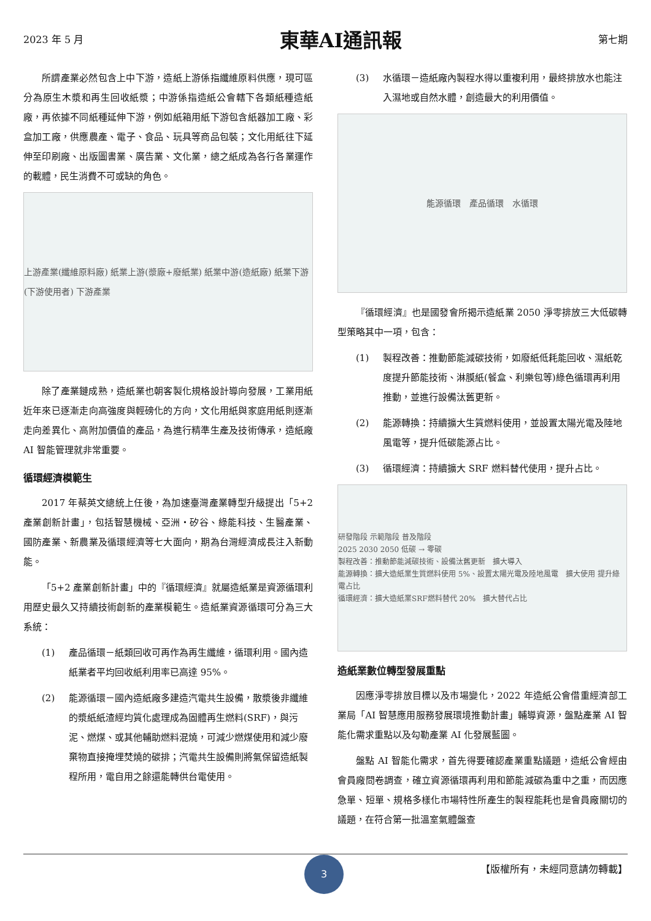2023 年 5 月 東華AI通訊報 第七期
所謂產業必然包含上中下游，造紙上游係指纖維原料供應，現可區分為原生木漿和再生回收紙漿；中游係指造紙公會轄下各類紙種造紙廠，再依據不同紙種延伸下游，例如紙箱用紙下游包含紙器加工廠、彩盒加工廠，供應農產、電子、食品、玩具等商品包裝；文化用紙往下延伸至印刷廠、出版圖書業、廣告業、文化業，總之紙成為各行各業運作的載體，民生消費不可或缺的角色。
上游產業(纖維原料廠) 紙業上游(漿廠+廢紙業) 紙業中游(造紙廠) 紙業下游(下游使用者) 下游產業
除了產業鏈成熟，造紙業也朝客製化規格設計導向發展，工業用紙近年來已逐漸走向高強度與輕磅化的方向，文化用紙與家庭用紙則逐漸走向差異化、高附加價值的產品，為進行精準生產及技術傳承，造紙廠 AI 智能管理就非常重要。
循環經濟模範生
2017 年蔡英文總統上任後，為加速臺灣產業轉型升級提出「5+2 產業創新計畫」，包括智慧機械、亞洲‧矽谷、綠能科技、生醫產業、國防產業、新農業及循環經濟等七大面向，期為台灣經濟成長注入新動能。
「5+2 產業創新計畫」中的『循環經濟』就屬造紙業是資源循環利用歷史最久又持續技術創新的產業模範生。造紙業資源循環可分為三大系統：
(1) 產品循環－紙類回收可再作為再生纖維，循環利用。國內造紙業者平均回收紙利用率已高達 95%。
(2) 能源循環－國內造紙廠多建造汽電共生設備，散漿後非纖維的漿紙紙渣經均質化處理成為固體再生燃料(SRF)，與污泥、燃煤、或其他輔助燃料混燒，可減少燃煤使用和減少廢棄物直接掩埋焚燒的碳排；汽電共生設備則將氣保留造紙製程所用，電自用之餘還能轉供台電使用。
(3) 水循環－造紙廠內製程水得以重複利用，最終排放水也能注入濕地或自然水體，創造最大的利用價值。
能源循環　產品循環　水循環
『循環經濟』也是國發會所揭示造紙業 2050 淨零排放三大低碳轉型策略其中一項，包含：
(1) 製程改善：推動節能減碳技術，如廢紙低耗能回收、濕紙乾度提升節能技術、淋膜紙(餐盒、利樂包等)綠色循環再利用推動，並進行設備汰舊更新。
(2) 能源轉換：持續擴大生質燃料使用，並設置太陽光電及陸地風電等，提升低碳能源占比。
(3) 循環經濟：持續擴大 SRF 燃料替代使用，提升占比。
研發階段 示範階段 普及階段
2025 2030 2050 低碳 → 零碳
製程改善：推動節能減碳技術、設備汰舊更新　擴大導入
能源轉換：擴大造紙業生質燃料使用 5%、設置太陽光電及陸地風電　擴大使用 提升綠電占比
循環經濟：擴大造紙業SRF燃料替代 20%　擴大替代占比
造紙業數位轉型發展重點
因應淨零排放目標以及市場變化，2022 年造紙公會借重經濟部工業局「AI 智慧應用服務發展環境推動計畫」輔導資源，盤點產業 AI 智能化需求重點以及勾勒產業 AI 化發展藍圖。
盤點 AI 智能化需求，首先得要確認產業重點議題，造紙公會經由會員廠問卷調查，確立資源循環再利用和節能減碳為重中之重，而因應急單、短單、規格多樣化市場特性所產生的製程能耗也是會員廠關切的議題，在符合第一批溫室氣體盤查
【版權所有，未經同意請勿轉載】 3